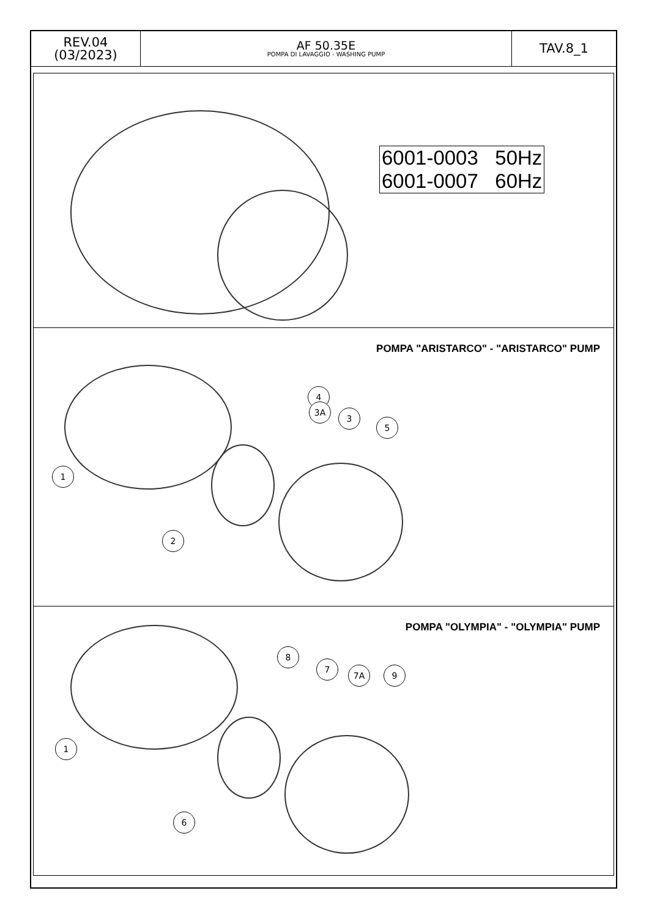| REV.04 (03/2023) | AF 50.35E POMPA DI LAVAGGIO - WASHING PUMP | TAV.8_1 |
6001-0003 50Hz
6001-0007 60Hz
POMPA "ARISTARCO" - "ARISTARCO" PUMP
1
2
4
3A
3
5
POMPA "OLYMPIA" - "OLYMPIA" PUMP
1
6
8
7
7A 9